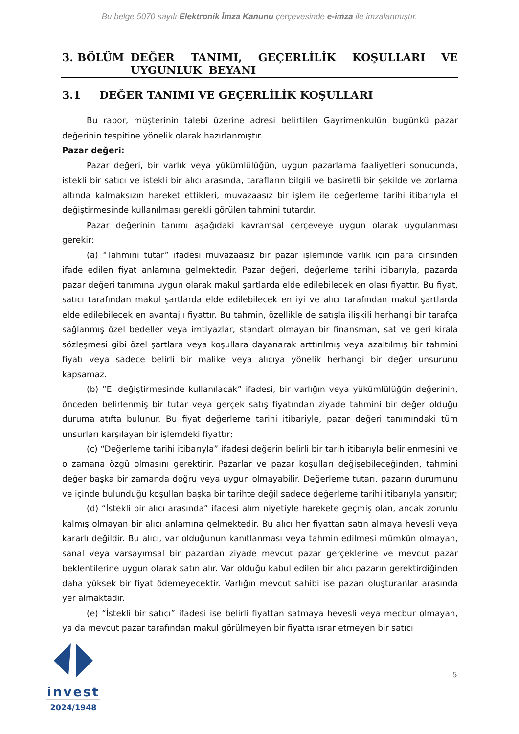Bu belge 5070 sayılı Elektronik İmza Kanunu çerçevesinde e-imza ile imzalanmıştır.
3. BÖLÜM DEĞER TANIMI, GEÇERLİLİK KOŞULLARI VE UYGUNLUK BEYANI
3.1 DEĞER TANIMI VE GEÇERLİLİK KOŞULLARI
Bu rapor, müşterinin talebi üzerine adresi belirtilen Gayrimenkulün bugünkü pazar değerinin tespitine yönelik olarak hazırlanmıştır.
Pazar değeri:
Pazar değeri, bir varlık veya yükümlülüğün, uygun pazarlama faaliyetleri sonucunda, istekli bir satıcı ve istekli bir alıcı arasında, tarafların bilgili ve basiretli bir şekilde ve zorlama altında kalmaksızın hareket ettikleri, muvazaasız bir işlem ile değerleme tarihi itibarıyla el değiştirmesinde kullanılması gerekli görülen tahmini tutardır.
Pazar değerinin tanımı aşağıdaki kavramsal çerçeveye uygun olarak uygulanması gerekir:
(a) “Tahmini tutar” ifadesi muvazaasız bir pazar işleminde varlık için para cinsinden ifade edilen fiyat anlamına gelmektedir. Pazar değeri, değerleme tarihi itibarıyla, pazarda pazar değeri tanımına uygun olarak makul şartlarda elde edilebilecek en olası fiyattır. Bu fiyat, satıcı tarafından makul şartlarda elde edilebilecek en iyi ve alıcı tarafından makul şartlarda elde edilebilecek en avantajlı fiyattır. Bu tahmin, özellikle de satışla ilişkili herhangi bir tarafça sağlanmış özel bedeller veya imtiyazlar, standart olmayan bir finansman, sat ve geri kirala sözleşmesi gibi özel şartlara veya koşullara dayanarak arttırılmış veya azaltılmış bir tahmini fiyatı veya sadece belirli bir malike veya alıcıya yönelik herhangi bir değer unsurunu kapsamaz.
(b) ”El değiştirmesinde kullanılacak” ifadesi, bir varlığın veya yükümlülüğün değerinin, önceden belirlenmiş bir tutar veya gerçek satış fiyatından ziyade tahmini bir değer olduğu duruma atıfta bulunur. Bu fiyat değerleme tarihi itibariyle, pazar değeri tanımındaki tüm unsurları karşılayan bir işlemdeki fiyattır;
(c) “Değerleme tarihi itibarıyla” ifadesi değerin belirli bir tarih itibarıyla belirlenmesini ve o zamana özgü olmasını gerektirir. Pazarlar ve pazar koşulları değişebileceğinden, tahmini değer başka bir zamanda doğru veya uygun olmayabilir. Değerleme tutarı, pazarın durumunu ve içinde bulunduğu koşulları başka bir tarihte değil sadece değerleme tarihi itibarıyla yansıtır;
(d) “İstekli bir alıcı arasında” ifadesi alım niyetiyle harekete geçmiş olan, ancak zorunlu kalmış olmayan bir alıcı anlamına gelmektedir. Bu alıcı her fiyattan satın almaya hevesli veya kararlı değildir. Bu alıcı, var olduğunun kanıtlanması veya tahmin edilmesi mümkün olmayan, sanal veya varsayımsal bir pazardan ziyade mevcut pazar gerçeklerine ve mevcut pazar beklentilerine uygun olarak satın alır. Var olduğu kabul edilen bir alıcı pazarın gerektirdiğinden daha yüksek bir fiyat ödemeyecektir. Varlığın mevcut sahibi ise pazarı oluşturanlar arasında yer almaktadır.
(e) “İstekli bir satıcı” ifadesi ise belirli fiyattan satmaya hevesli veya mecbur olmayan, ya da mevcut pazar tarafından makul görülmeyen bir fiyatta ısrar etmeyen bir satıcı
invest
2024/1948
5